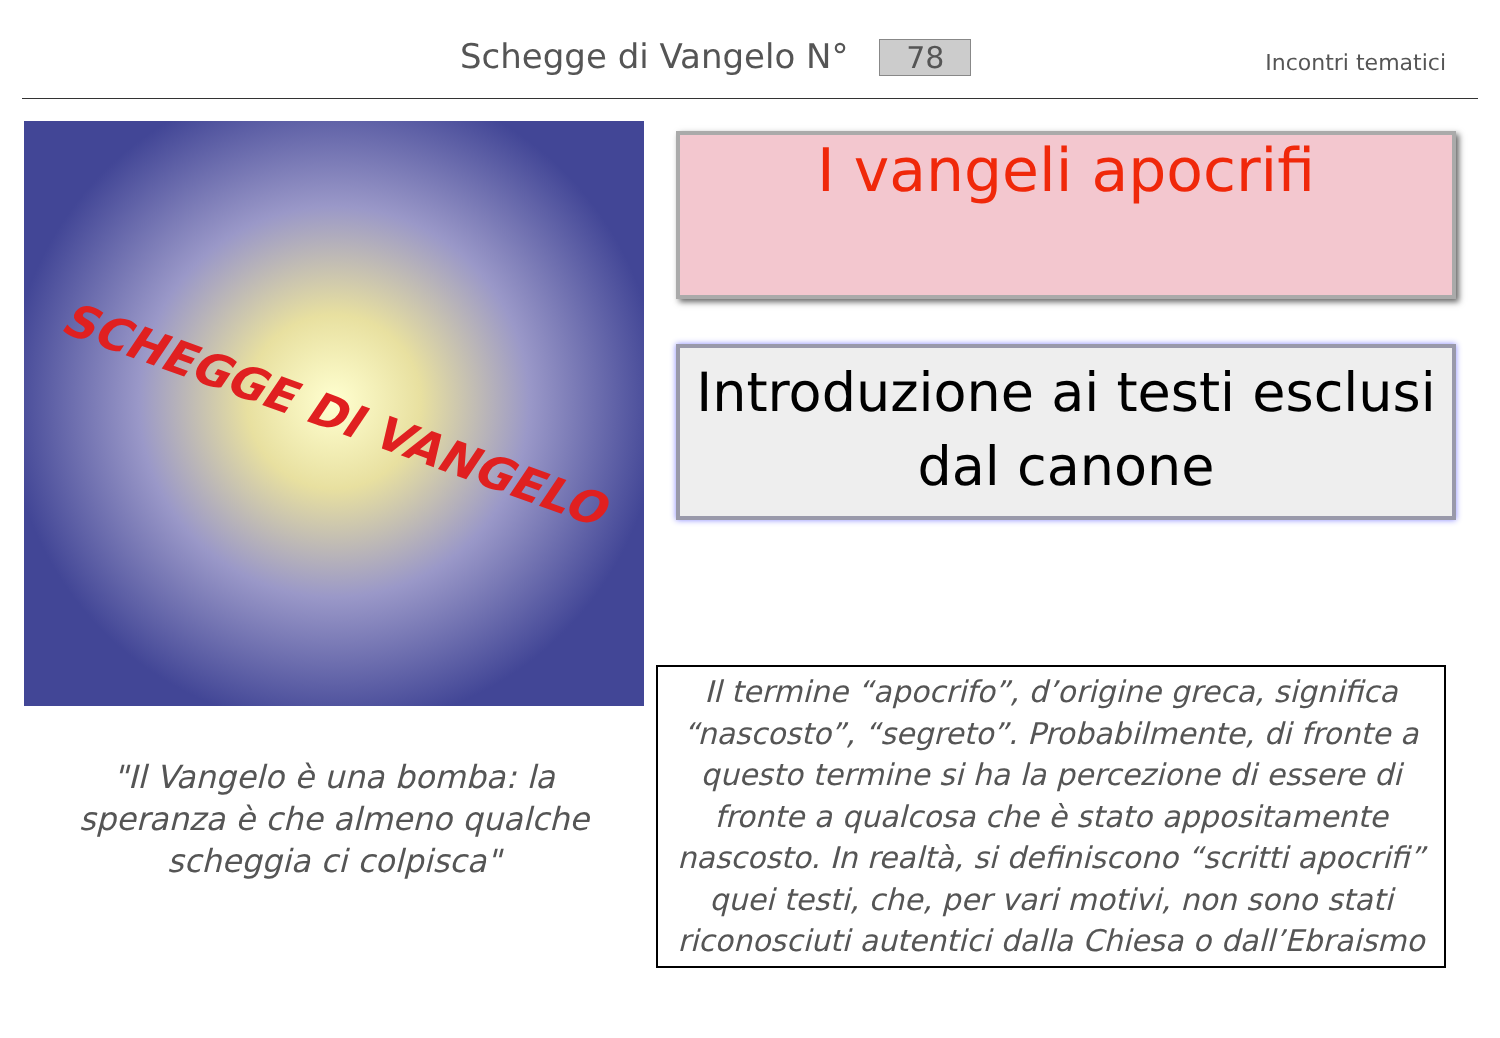Schegge di Vangelo N° 78 Incontri tematici
SCHEGGE DI VANGELO
"Il Vangelo è una bomba: la speranza è che almeno qualche scheggia ci colpisca"
I vangeli apocrifi
Introduzione ai testi esclusi dal canone
Il termine “apocrifo”, d’origine greca, significa “nascosto”, “segreto”. Probabilmente, di fronte a questo termine si ha la percezione di essere di fronte a qualcosa che è stato appositamente nascosto. In realtà, si definiscono “scritti apocrifi” quei testi, che, per vari motivi, non sono stati riconosciuti autentici dalla Chiesa o dall’Ebraismo